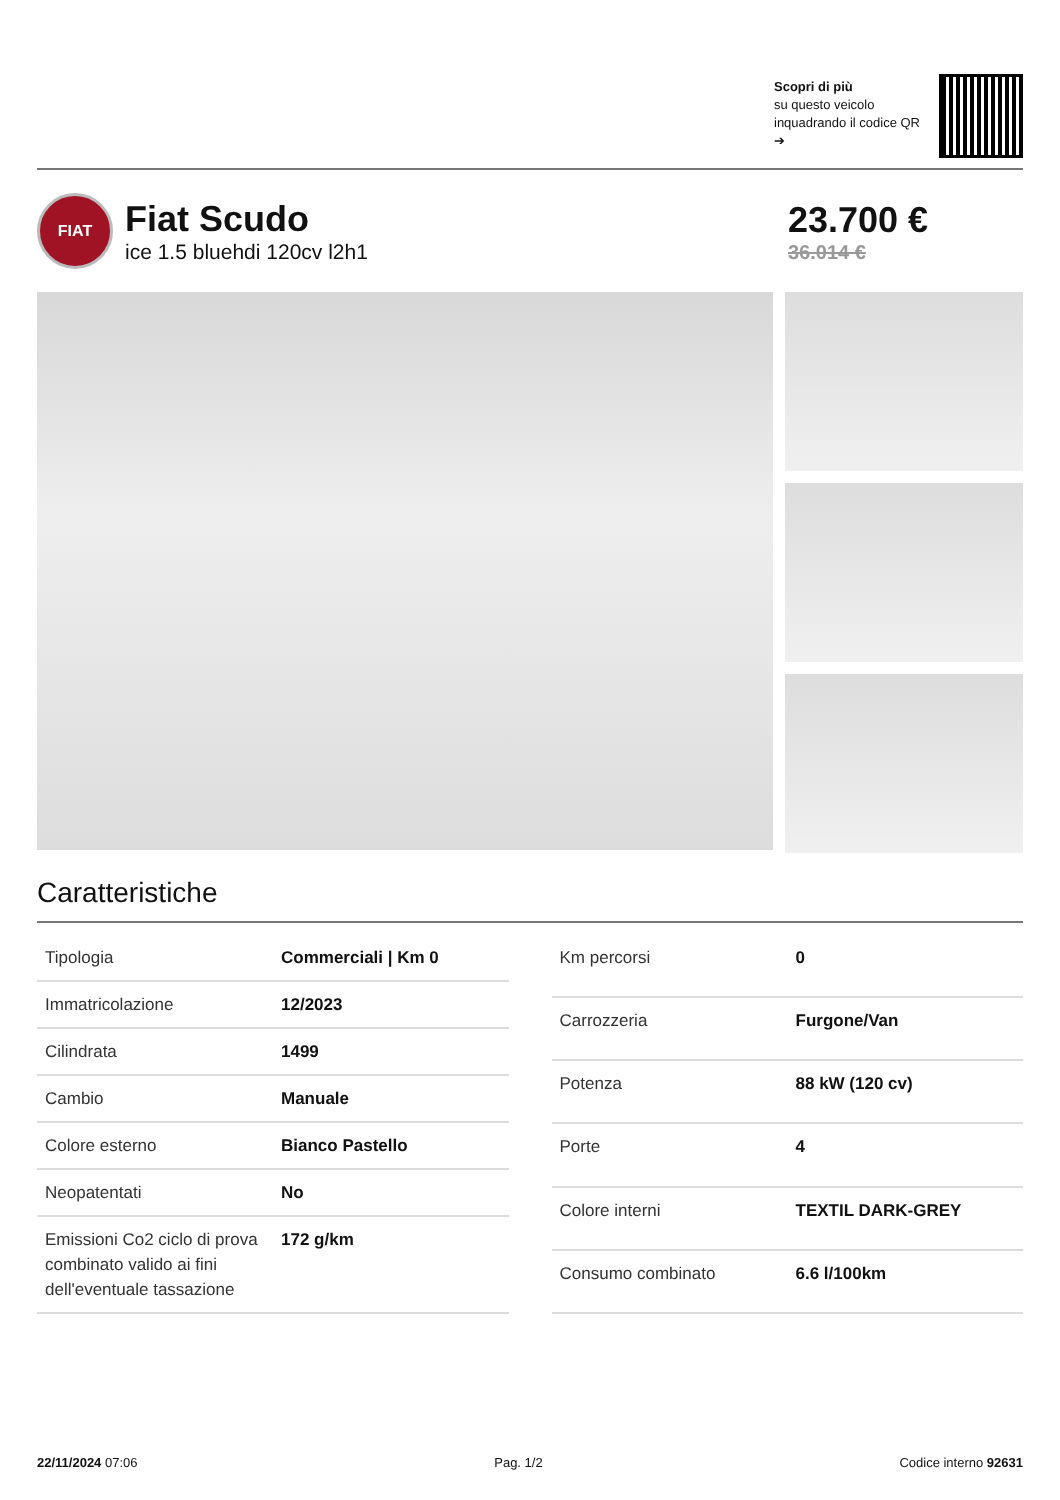Scopri di più
su questo veicolo inquadrando il codice QR ➔
FIAT
Fiat Scudo
ice 1.5 bluehdi 120cv l2h1
23.700 €
36.014 €
Caratteristiche
| Tipologia | Commerciali / Km 0 |
| Immatricolazione | 12/2023 |
| Cilindrata | 1499 |
| Cambio | Manuale |
| Colore esterno | Bianco Pastello |
| Neopatentati | No |
| Emissioni Co2 ciclo di prova combinato valido ai fini dell'eventuale tassazione | 172 g/km |
| Km percorsi | 0 |
| Carrozzeria | Furgone/Van |
| Potenza | 88 kW (120 cv) |
| Porte | 4 |
| Colore interni | TEXTIL DARK-GREY |
| Consumo combinato | 6.6 l/100km |
22/11/2024 07:06 Pag. 1/2 Codice interno 92631